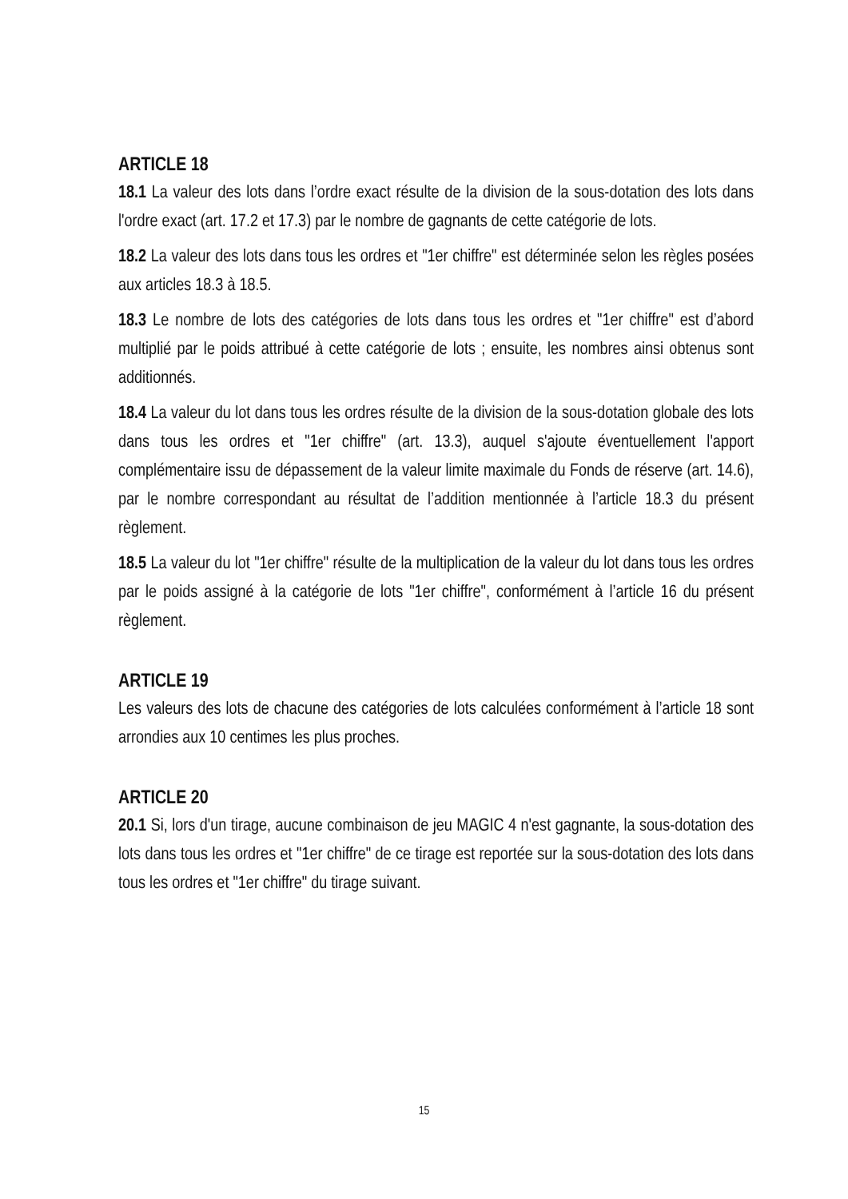ARTICLE 18
18.1 La valeur des lots dans l’ordre exact résulte de la division de la sous-dotation des lots dans l'ordre exact (art. 17.2 et 17.3) par le nombre de gagnants de cette catégorie de lots.
18.2 La valeur des lots dans tous les ordres et "1er chiffre" est déterminée selon les règles posées aux articles 18.3 à 18.5.
18.3 Le nombre de lots des catégories de lots dans tous les ordres et "1er chiffre" est d’abord multiplié par le poids attribué à cette catégorie de lots ; ensuite, les nombres ainsi obtenus sont additionnés.
18.4 La valeur du lot dans tous les ordres résulte de la division de la sous-dotation globale des lots dans tous les ordres et "1er chiffre" (art. 13.3), auquel s'ajoute éventuellement l'apport complémentaire issu de dépassement de la valeur limite maximale du Fonds de réserve (art. 14.6), par le nombre correspondant au résultat de l’addition mentionnée à l’article 18.3 du présent règlement.
18.5 La valeur du lot "1er chiffre" résulte de la multiplication de la valeur du lot dans tous les ordres par le poids assigné à la catégorie de lots "1er chiffre", conformément à l’article 16 du présent règlement.
ARTICLE 19
Les valeurs des lots de chacune des catégories de lots calculées conformément à l’article 18 sont arrondies aux 10 centimes les plus proches.
ARTICLE 20
20.1 Si, lors d'un tirage, aucune combinaison de jeu MAGIC 4 n'est gagnante, la sous-dotation des lots dans tous les ordres et "1er chiffre" de ce tirage est reportée sur la sous-dotation des lots dans tous les ordres et "1er chiffre" du tirage suivant.
15